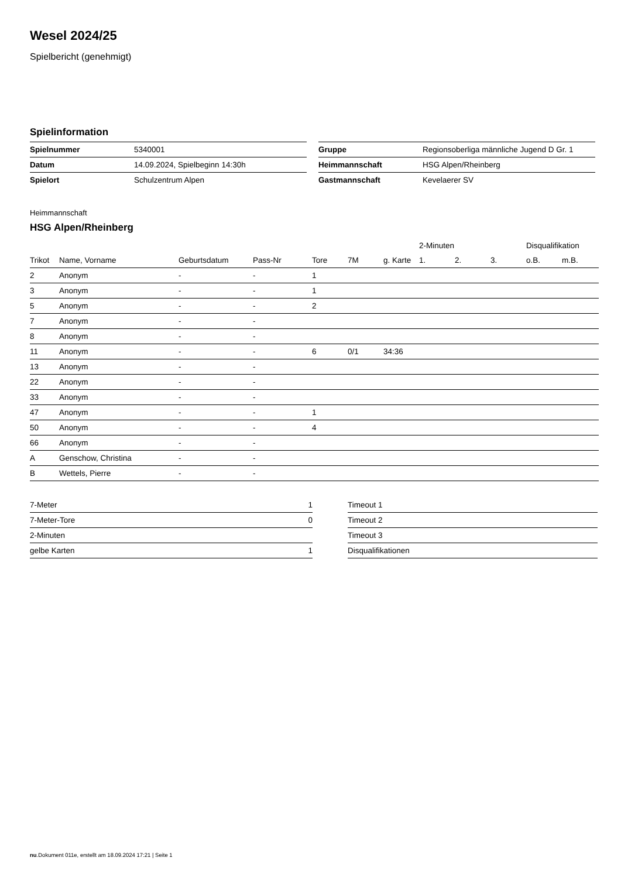Wesel 2024/25
Spielbericht (genehmigt)
Spielinformation
| Spielnummer | 5340001 |
| Datum | 14.09.2024, Spielbeginn 14:30h |
| Spielort | Schulzentrum Alpen |
| Gruppe | Regionsoberliga männliche Jugend D Gr. 1 |
| Heimmannschaft | HSG Alpen/Rheinberg |
| Gastmannschaft | Kevelaerer SV |
Heimmannschaft
HSG Alpen/Rheinberg
| | | | | | | | 2-Minuten | | | Disqualifikation | |
| --- | --- | --- | --- | --- | --- | --- | --- | --- | --- | --- | --- |
| Trikot | Name, Vorname | Geburtsdatum | Pass-Nr | Tore | 7M | g. Karte | 1. | 2. | 3. | o.B. | m.B. |
| 2 | Anonym | - | - | 1 | | | | | | | |
| 3 | Anonym | - | - | 1 | | | | | | | |
| 5 | Anonym | - | - | 2 | | | | | | | |
| 7 | Anonym | - | - | | | | | | | | |
| 8 | Anonym | - | - | | | | | | | | |
| 11 | Anonym | - | - | 6 | 0/1 | 34:36 | | | | | |
| 13 | Anonym | - | - | | | | | | | | |
| 22 | Anonym | - | - | | | | | | | | |
| 33 | Anonym | - | - | | | | | | | | |
| 47 | Anonym | - | - | 1 | | | | | | | |
| 50 | Anonym | - | - | 4 | | | | | | | |
| 66 | Anonym | - | - | | | | | | | | |
| A | Genschow, Christina | - | - | | | | | | | | |
| B | Wettels, Pierre | - | - | | | | | | | | |
| 7-Meter | 1 |
| 7-Meter-Tore | 0 |
| 2-Minuten | |
| gelbe Karten | 1 |
| Timeout 1 |
| Timeout 2 |
| Timeout 3 |
| Disqualifikationen |
nu.Dokument 011e, erstellt am 18.09.2024 17:21 | Seite 1